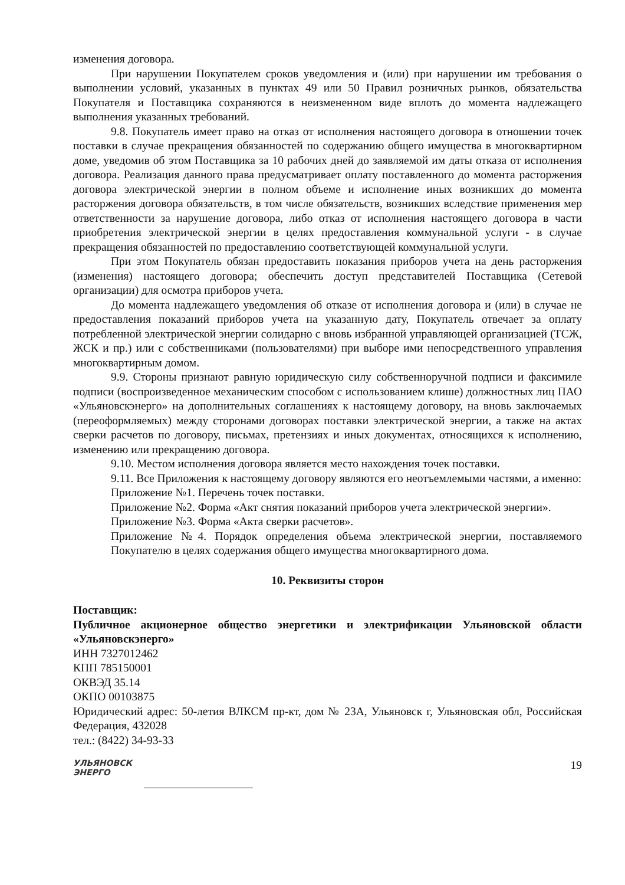изменения договора.
При нарушении Покупателем сроков уведомления и (или) при нарушении им требования о выполнении условий, указанных в пунктах 49 или 50 Правил розничных рынков, обязательства Покупателя и Поставщика сохраняются в неизмененном виде вплоть до момента надлежащего выполнения указанных требований.
9.8. Покупатель имеет право на отказ от исполнения настоящего договора в отношении точек поставки в случае прекращения обязанностей по содержанию общего имущества в многоквартирном доме, уведомив об этом Поставщика за 10 рабочих дней до заявляемой им даты отказа от исполнения договора. Реализация данного права предусматривает оплату поставленного до момента расторжения договора электрической энергии в полном объеме и исполнение иных возникших до момента расторжения договора обязательств, в том числе обязательств, возникших вследствие применения мер ответственности за нарушение договора, либо отказ от исполнения настоящего договора в части приобретения электрической энергии в целях предоставления коммунальной услуги - в случае прекращения обязанностей по предоставлению соответствующей коммунальной услуги.
При этом Покупатель обязан предоставить показания приборов учета на день расторжения (изменения) настоящего договора; обеспечить доступ представителей Поставщика (Сетевой организации) для осмотра приборов учета.
До момента надлежащего уведомления об отказе от исполнения договора и (или) в случае не предоставления показаний приборов учета на указанную дату, Покупатель отвечает за оплату потребленной электрической энергии солидарно с вновь избранной управляющей организацией (ТСЖ, ЖСК и пр.) или с собственниками (пользователями) при выборе ими непосредственного управления многоквартирным домом.
9.9. Стороны признают равную юридическую силу собственноручной подписи и факсимиле подписи (воспроизведенное механическим способом с использованием клише) должностных лиц ПАО «Ульяновскэнерго» на дополнительных соглашениях к настоящему договору, на вновь заключаемых (переоформляемых) между сторонами договорах поставки электрической энергии, а также на актах сверки расчетов по договору, письмах, претензиях и иных документах, относящихся к исполнению, изменению или прекращению договора.
9.10. Местом исполнения договора является место нахождения точек поставки.
9.11. Все Приложения к настоящему договору являются его неотъемлемыми частями, а именно:
Приложение №1. Перечень точек поставки.
Приложение №2. Форма «Акт снятия показаний приборов учета электрической энергии».
Приложение №3. Форма «Акта сверки расчетов».
Приложение №4. Порядок определения объема электрической энергии, поставляемого Покупателю в целях содержания общего имущества многоквартирного дома.
10. Реквизиты сторон
Поставщик:
Публичное акционерное общество энергетики и электрификации Ульяновской области «Ульяновскэнерго»
ИНН 7327012462
КПП 785150001
ОКВЭД 35.14
ОКПО 00103875
Юридический адрес: 50-летия ВЛКСМ пр-кт, дом № 23А, Ульяновск г, Ульяновская обл, Российская Федерация, 432028
тел.: (8422) 34-93-33
УЛЬЯНОВСК
ЭНЕРГО
19